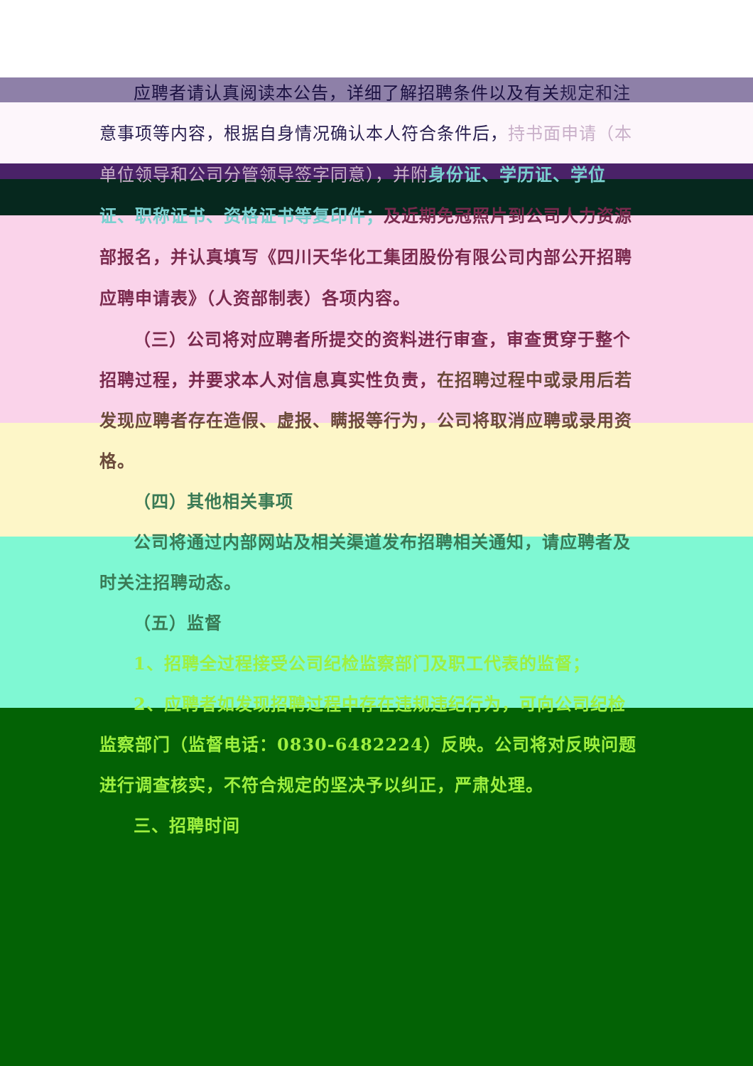应聘者请认真阅读本公告，详细了解招聘条件以及有关规定和注意事项等内容，根据自身情况确认本人符合条件后，持书面申请（本单位领导和公司分管领导签字同意），并附 身份证、学历证、学位证、职称证书、资格证书等复印件；及近期免冠照片到公司人力资源部报名，并认真填写《四川天华化工集团股份有限公司内部公开招聘应聘申请表》（人资部制表）各项内容。
（三）公司将对应聘者所提交的资料进行审查，审查贯穿于整个招聘过程，并要求本人对信息真实性负责，在招聘过程中或录用后若发现应聘者存在造假、虚报、瞒报等行为，公司将取消应聘或录用资格。
（四）其他相关事项
公司将通过内部网站及相关渠道发布招聘相关通知，请应聘者及时关注招聘动态。
（五）监督
1、招聘全过程接受公司纪检监察部门及职工代表的监督；
2、应聘者如发现招聘过程中存在违规违纪行为，可向公司纪检监察部门（监督电话：0830-6482224）反映。公司将对反映问题进行调查核实，不符合规定的坚决予以纠正，严肃处理。
三、招聘时间